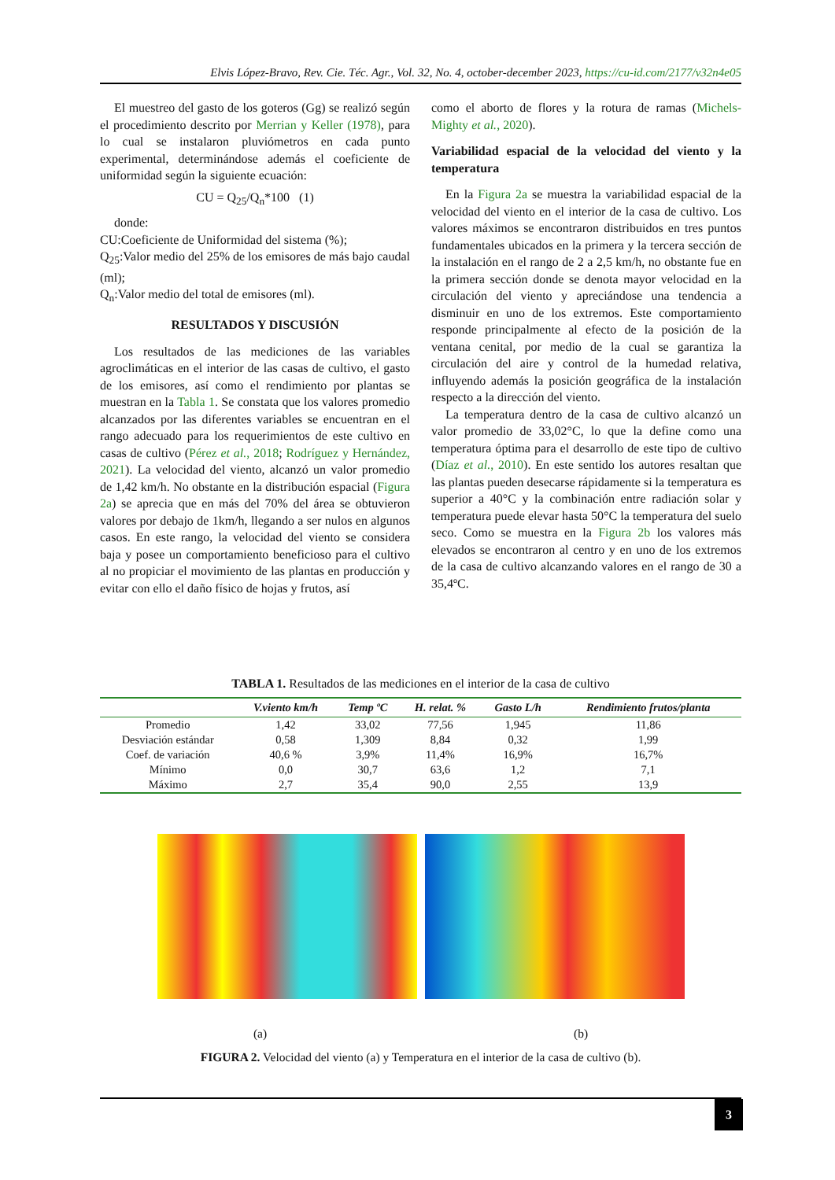Elvis López-Bravo, Rev. Cie. Téc. Agr., Vol. 32, No. 4, october-december 2023, https://cu-id.com/2177/v32n4e05
El muestreo del gasto de los goteros (Gg) se realizó según el procedimiento descrito por Merrian y Keller (1978), para lo cual se instalaron pluviómetros en cada punto experimental, determinándose además el coeficiente de uniformidad según la siguiente ecuación:
CU = Q<sub>25</sub>/Q<sub>n</sub>*100 (1)
donde:
CU:Coeficiente de Uniformidad del sistema (%);
Q<sub>25</sub>:Valor medio del 25% de los emisores de más bajo caudal (ml);
Q<sub>n</sub>:Valor medio del total de emisores (ml).
RESULTADOS Y DISCUSIÓN
Los resultados de las mediciones de las variables agroclimáticas en el interior de las casas de cultivo, el gasto de los emisores, así como el rendimiento por plantas se muestran en la Tabla 1. Se constata que los valores promedio alcanzados por las diferentes variables se encuentran en el rango adecuado para los requerimientos de este cultivo en casas de cultivo (Pérez et al., 2018; Rodríguez y Hernández, 2021). La velocidad del viento, alcanzó un valor promedio de 1,42 km/h. No obstante en la distribución espacial (Figura 2a) se aprecia que en más del 70% del área se obtuvieron valores por debajo de 1km/h, llegando a ser nulos en algunos casos. En este rango, la velocidad del viento se considera baja y posee un comportamiento beneficioso para el cultivo al no propiciar el movimiento de las plantas en producción y evitar con ello el daño físico de hojas y frutos, así
como el aborto de flores y la rotura de ramas (Michels-Mighty et al., 2020).
Variabilidad espacial de la velocidad del viento y la temperatura
En la Figura 2a se muestra la variabilidad espacial de la velocidad del viento en el interior de la casa de cultivo. Los valores máximos se encontraron distribuidos en tres puntos fundamentales ubicados en la primera y la tercera sección de la instalación en el rango de 2 a 2,5 km/h, no obstante fue en la primera sección donde se denota mayor velocidad en la circulación del viento y apreciándose una tendencia a disminuir en uno de los extremos. Este comportamiento responde principalmente al efecto de la posición de la ventana cenital, por medio de la cual se garantiza la circulación del aire y control de la humedad relativa, influyendo además la posición geográfica de la instalación respecto a la dirección del viento.
La temperatura dentro de la casa de cultivo alcanzó un valor promedio de 33,02°C, lo que la define como una temperatura óptima para el desarrollo de este tipo de cultivo (Díaz et al., 2010). En este sentido los autores resaltan que las plantas pueden desecarse rápidamente si la temperatura es superior a 40°C y la combinación entre radiación solar y temperatura puede elevar hasta 50°C la temperatura del suelo seco. Como se muestra en la Figura 2b los valores más elevados se encontraron al centro y en uno de los extremos de la casa de cultivo alcanzando valores en el rango de 30 a 35,4ºC.
TABLA 1. Resultados de las mediciones en el interior de la casa de cultivo
| | V.viento km/h | Temp ºC | H. relat. % | Gasto L/h | Rendimiento frutos/planta |
| --- | --- | --- | --- | --- | --- |
| Promedio | 1,42 | 33,02 | 77,56 | 1,945 | 11,86 |
| Desviación estándar | 0,58 | 1,309 | 8,84 | 0,32 | 1,99 |
| Coef. de variación | 40,6 % | 3,9% | 11,4% | 16,9% | 16,7% |
| Mínimo | 0,0 | 30,7 | 63,6 | 1,2 | 7,1 |
| Máximo | 2,7 | 35,4 | 90,0 | 2,55 | 13,9 |
(a) (b)
FIGURA 2. Velocidad del viento (a) y Temperatura en el interior de la casa de cultivo (b).
3